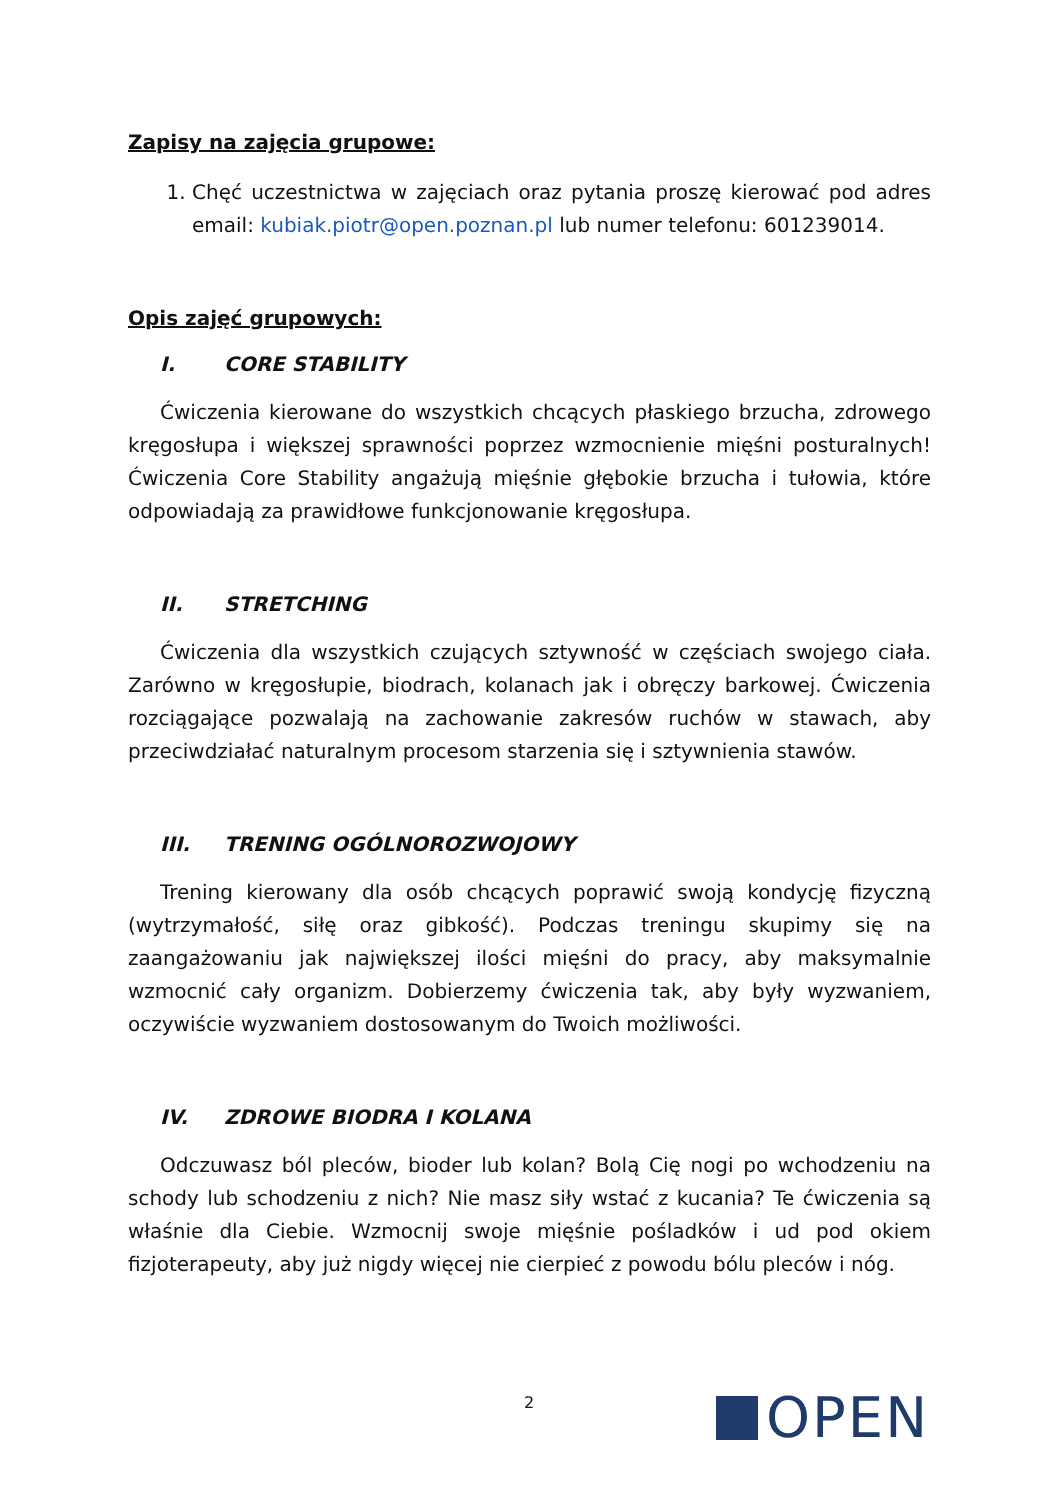Zapisy na zajęcia grupowe:
1. Chęć uczestnictwa w zajęciach oraz pytania proszę kierować pod adres email: kubiak.piotr@open.poznan.pl lub numer telefonu: 601239014.
Opis zajęć grupowych:
I. CORE STABILITY
Ćwiczenia kierowane do wszystkich chcących płaskiego brzucha, zdrowego kręgosłupa i większej sprawności poprzez wzmocnienie mięśni posturalnych! Ćwiczenia Core Stability angażują mięśnie głębokie brzucha i tułowia, które odpowiadają za prawidłowe funkcjonowanie kręgosłupa.
II. STRETCHING
Ćwiczenia dla wszystkich czujących sztywność w częściach swojego ciała. Zarówno w kręgosłupie, biodrach, kolanach jak i obręczy barkowej. Ćwiczenia rozciągające pozwalają na zachowanie zakresów ruchów w stawach, aby przeciwdziałać naturalnym procesom starzenia się i sztywnienia stawów.
III. TRENING OGÓLNOROZWOJOWY
Trening kierowany dla osób chcących poprawić swoją kondycję fizyczną (wytrzymałość, siłę oraz gibkość). Podczas treningu skupimy się na zaangażowaniu jak największej ilości mięśni do pracy, aby maksymalnie wzmocnić cały organizm. Dobierzemy ćwiczenia tak, aby były wyzwaniem, oczywiście wyzwaniem dostosowanym do Twoich możliwości.
IV. ZDROWE BIODRA I KOLANA
Odczuwasz ból pleców, bioder lub kolan? Bolą Cię nogi po wchodzeniu na schody lub schodzeniu z nich? Nie masz siły wstać z kucania? Te ćwiczenia są właśnie dla Ciebie. Wzmocnij swoje mięśnie pośladków i ud pod okiem fizjoterapeuty, aby już nigdy więcej nie cierpieć z powodu bólu pleców i nóg.
2 OPEN